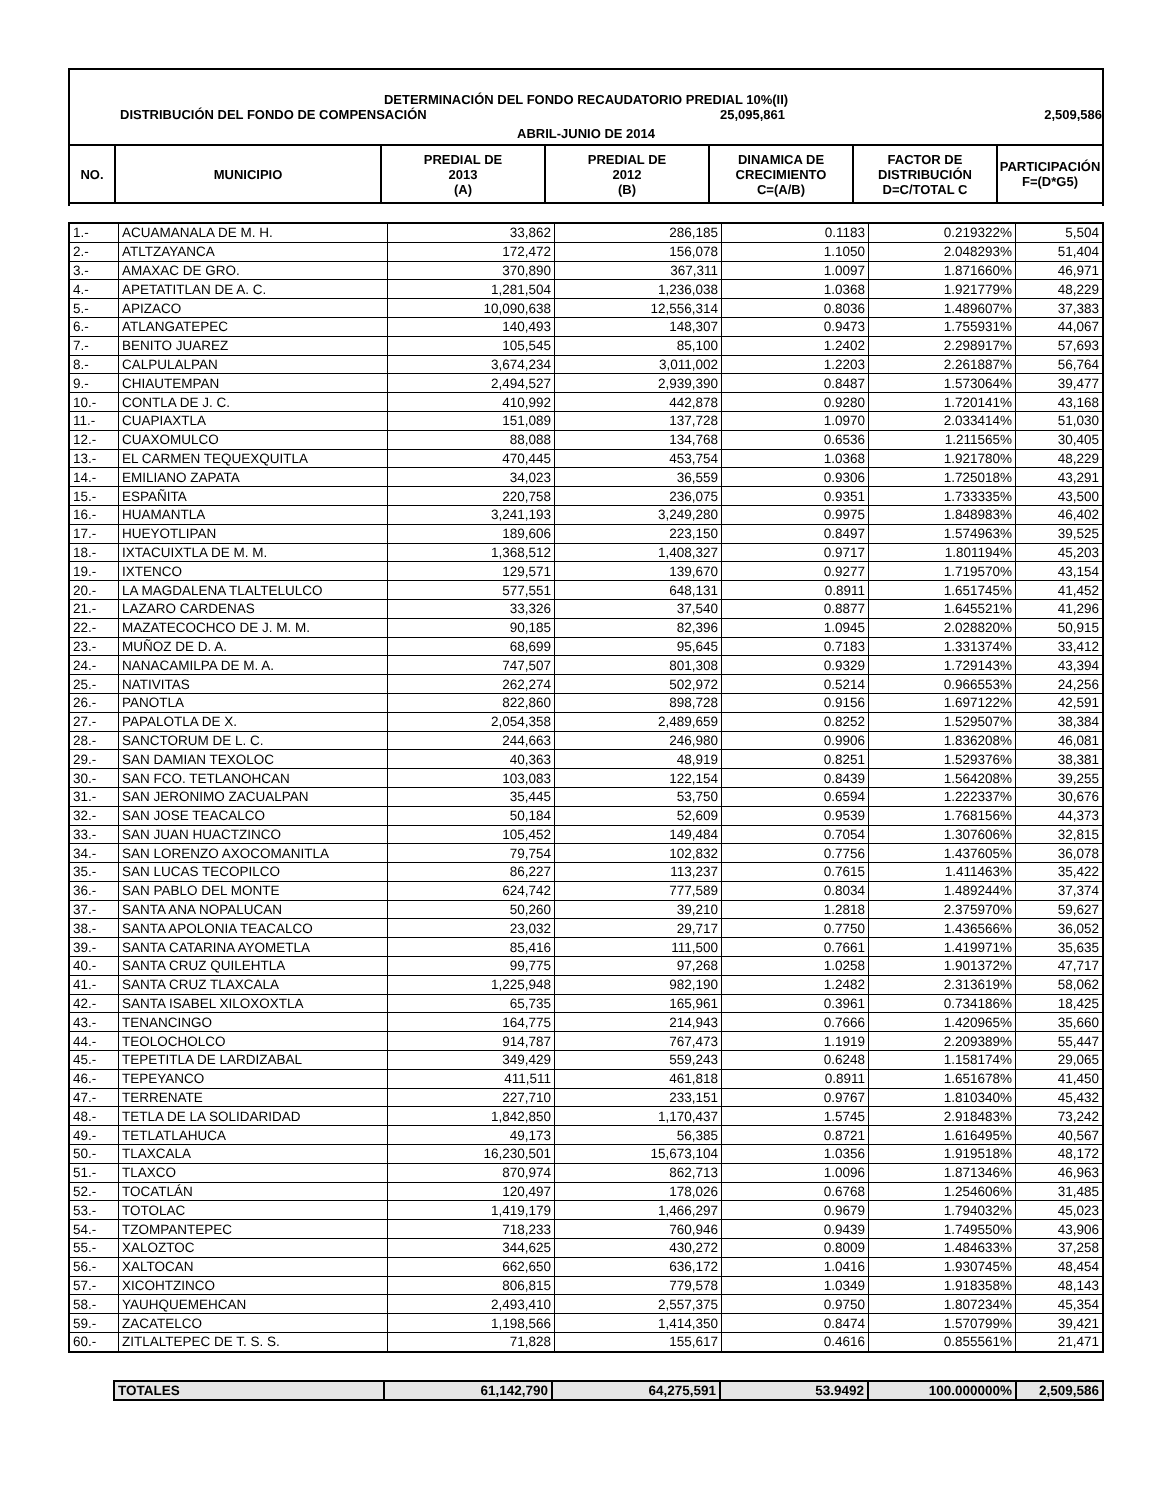DETERMINACIÓN DEL FONDO RECAUDATORIO PREDIAL 10%(II)
DISTRIBUCIÓN DEL FONDO DE COMPENSACIÓN 25,095,861 2,509,586
ABRIL-JUNIO DE 2014
| NO. | MUNICIPIO | PREDIAL DE 2013 (A) | PREDIAL DE 2012 (B) | DINAMICA DE CRECIMIENTO C=(A/B) | FACTOR DE DISTRIBUCIÓN D=C/TOTAL C | PARTICIPACIÓN F=(D*G5) |
| --- | --- | --- | --- | --- | --- | --- |
| 1.- | ACUAMANALA DE M. H. | 33,862 | 286,185 | 0.1183 | 0.219322% | 5,504 |
| 2.- | ATLTZAYANCA | 172,472 | 156,078 | 1.1050 | 2.048293% | 51,404 |
| 3.- | AMAXAC DE GRO. | 370,890 | 367,311 | 1.0097 | 1.871660% | 46,971 |
| 4.- | APETATITLAN DE A. C. | 1,281,504 | 1,236,038 | 1.0368 | 1.921779% | 48,229 |
| 5.- | APIZACO | 10,090,638 | 12,556,314 | 0.8036 | 1.489607% | 37,383 |
| 6.- | ATLANGATEPEC | 140,493 | 148,307 | 0.9473 | 1.755931% | 44,067 |
| 7.- | BENITO JUAREZ | 105,545 | 85,100 | 1.2402 | 2.298917% | 57,693 |
| 8.- | CALPULALPAN | 3,674,234 | 3,011,002 | 1.2203 | 2.261887% | 56,764 |
| 9.- | CHIAUTEMPAN | 2,494,527 | 2,939,390 | 0.8487 | 1.573064% | 39,477 |
| 10.- | CONTLA DE J. C. | 410,992 | 442,878 | 0.9280 | 1.720141% | 43,168 |
| 11.- | CUAPIAXTLA | 151,089 | 137,728 | 1.0970 | 2.033414% | 51,030 |
| 12.- | CUAXOMULCO | 88,088 | 134,768 | 0.6536 | 1.211565% | 30,405 |
| 13.- | EL CARMEN TEQUEXQUITLA | 470,445 | 453,754 | 1.0368 | 1.921780% | 48,229 |
| 14.- | EMILIANO ZAPATA | 34,023 | 36,559 | 0.9306 | 1.725018% | 43,291 |
| 15.- | ESPAÑITA | 220,758 | 236,075 | 0.9351 | 1.733335% | 43,500 |
| 16.- | HUAMANTLA | 3,241,193 | 3,249,280 | 0.9975 | 1.848983% | 46,402 |
| 17.- | HUEYOTLIPAN | 189,606 | 223,150 | 0.8497 | 1.574963% | 39,525 |
| 18.- | IXTACUIXTLA DE M. M. | 1,368,512 | 1,408,327 | 0.9717 | 1.801194% | 45,203 |
| 19.- | IXTENCO | 129,571 | 139,670 | 0.9277 | 1.719570% | 43,154 |
| 20.- | LA MAGDALENA TLALTELULCO | 577,551 | 648,131 | 0.8911 | 1.651745% | 41,452 |
| 21.- | LAZARO CARDENAS | 33,326 | 37,540 | 0.8877 | 1.645521% | 41,296 |
| 22.- | MAZATECOCHCO DE J. M. M. | 90,185 | 82,396 | 1.0945 | 2.028820% | 50,915 |
| 23.- | MUÑOZ DE D. A. | 68,699 | 95,645 | 0.7183 | 1.331374% | 33,412 |
| 24.- | NANACAMILPA DE M. A. | 747,507 | 801,308 | 0.9329 | 1.729143% | 43,394 |
| 25.- | NATIVITAS | 262,274 | 502,972 | 0.5214 | 0.966553% | 24,256 |
| 26.- | PANOTLA | 822,860 | 898,728 | 0.9156 | 1.697122% | 42,591 |
| 27.- | PAPALOTLA DE X. | 2,054,358 | 2,489,659 | 0.8252 | 1.529507% | 38,384 |
| 28.- | SANCTORUM DE L. C. | 244,663 | 246,980 | 0.9906 | 1.836208% | 46,081 |
| 29.- | SAN DAMIAN TEXOLOC | 40,363 | 48,919 | 0.8251 | 1.529376% | 38,381 |
| 30.- | SAN FCO. TETLANOHCAN | 103,083 | 122,154 | 0.8439 | 1.564208% | 39,255 |
| 31.- | SAN JERONIMO ZACUALPAN | 35,445 | 53,750 | 0.6594 | 1.222337% | 30,676 |
| 32.- | SAN JOSE TEACALCO | 50,184 | 52,609 | 0.9539 | 1.768156% | 44,373 |
| 33.- | SAN JUAN HUACTZINCO | 105,452 | 149,484 | 0.7054 | 1.307606% | 32,815 |
| 34.- | SAN LORENZO AXOCOMANITLA | 79,754 | 102,832 | 0.7756 | 1.437605% | 36,078 |
| 35.- | SAN LUCAS TECOPILCO | 86,227 | 113,237 | 0.7615 | 1.411463% | 35,422 |
| 36.- | SAN PABLO DEL MONTE | 624,742 | 777,589 | 0.8034 | 1.489244% | 37,374 |
| 37.- | SANTA ANA NOPALUCAN | 50,260 | 39,210 | 1.2818 | 2.375970% | 59,627 |
| 38.- | SANTA APOLONIA TEACALCO | 23,032 | 29,717 | 0.7750 | 1.436566% | 36,052 |
| 39.- | SANTA CATARINA AYOMETLA | 85,416 | 111,500 | 0.7661 | 1.419971% | 35,635 |
| 40.- | SANTA CRUZ QUILEHTLA | 99,775 | 97,268 | 1.0258 | 1.901372% | 47,717 |
| 41.- | SANTA CRUZ TLAXCALA | 1,225,948 | 982,190 | 1.2482 | 2.313619% | 58,062 |
| 42.- | SANTA ISABEL XILOXOXTLA | 65,735 | 165,961 | 0.3961 | 0.734186% | 18,425 |
| 43.- | TENANCINGO | 164,775 | 214,943 | 0.7666 | 1.420965% | 35,660 |
| 44.- | TEOLOCHOLCO | 914,787 | 767,473 | 1.1919 | 2.209389% | 55,447 |
| 45.- | TEPETITLA DE LARDIZABAL | 349,429 | 559,243 | 0.6248 | 1.158174% | 29,065 |
| 46.- | TEPEYANCO | 411,511 | 461,818 | 0.8911 | 1.651678% | 41,450 |
| 47.- | TERRENATE | 227,710 | 233,151 | 0.9767 | 1.810340% | 45,432 |
| 48.- | TETLA DE LA SOLIDARIDAD | 1,842,850 | 1,170,437 | 1.5745 | 2.918483% | 73,242 |
| 49.- | TETLATLAHUCA | 49,173 | 56,385 | 0.8721 | 1.616495% | 40,567 |
| 50.- | TLAXCALA | 16,230,501 | 15,673,104 | 1.0356 | 1.919518% | 48,172 |
| 51.- | TLAXCO | 870,974 | 862,713 | 1.0096 | 1.871346% | 46,963 |
| 52.- | TOCATLÁN | 120,497 | 178,026 | 0.6768 | 1.254606% | 31,485 |
| 53.- | TOTOLAC | 1,419,179 | 1,466,297 | 0.9679 | 1.794032% | 45,023 |
| 54.- | TZOMPANTEPEC | 718,233 | 760,946 | 0.9439 | 1.749550% | 43,906 |
| 55.- | XALOZTOC | 344,625 | 430,272 | 0.8009 | 1.484633% | 37,258 |
| 56.- | XALTOCAN | 662,650 | 636,172 | 1.0416 | 1.930745% | 48,454 |
| 57.- | XICOHTZINCO | 806,815 | 779,578 | 1.0349 | 1.918358% | 48,143 |
| 58.- | YAUHQUEMEHCAN | 2,493,410 | 2,557,375 | 0.9750 | 1.807234% | 45,354 |
| 59.- | ZACATELCO | 1,198,566 | 1,414,350 | 0.8474 | 1.570799% | 39,421 |
| 60.- | ZITLALTEPEC DE T. S. S. | 71,828 | 155,617 | 0.4616 | 0.855561% | 21,471 |
| TOTALES | 61,142,790 | 64,275,591 | 53.9492 | 100.000000% | 2,509,586 |